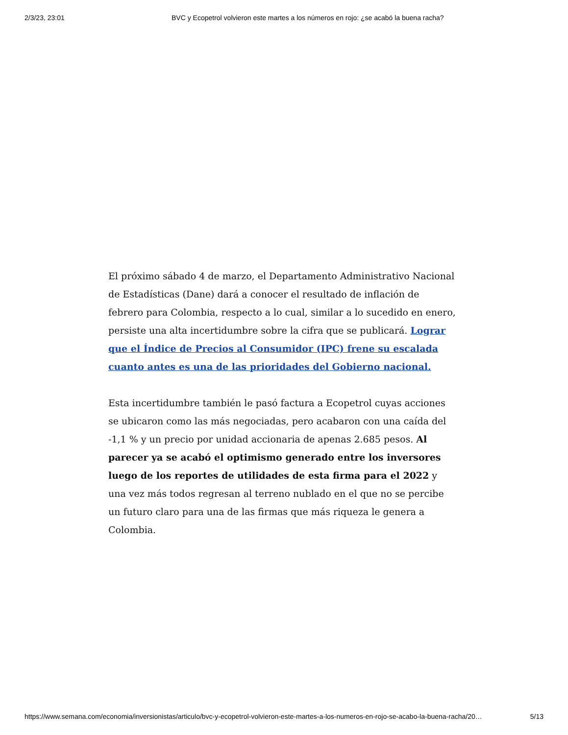2/3/23, 23:01 BVC y Ecopetrol volvieron este martes a los números en rojo: ¿se acabó la buena racha?
El próximo sábado 4 de marzo, el Departamento Administrativo Nacional de Estadísticas (Dane) dará a conocer el resultado de inflación de febrero para Colombia, respecto a lo cual, similar a lo sucedido en enero, persiste una alta incertidumbre sobre la cifra que se publicará. Lograr que el Índice de Precios al Consumidor (IPC) frene su escalada cuanto antes es una de las prioridades del Gobierno nacional.
Esta incertidumbre también le pasó factura a Ecopetrol cuyas acciones se ubicaron como las más negociadas, pero acabaron con una caída del -1,1 % y un precio por unidad accionaria de apenas 2.685 pesos. Al parecer ya se acabó el optimismo generado entre los inversores luego de los reportes de utilidades de esta firma para el 2022 y una vez más todos regresan al terreno nublado en el que no se percibe un futuro claro para una de las firmas que más riqueza le genera a Colombia.
https://www.semana.com/economia/inversionistas/articulo/bvc-y-ecopetrol-volvieron-este-martes-a-los-numeros-en-rojo-se-acabo-la-buena-racha/20… 5/13